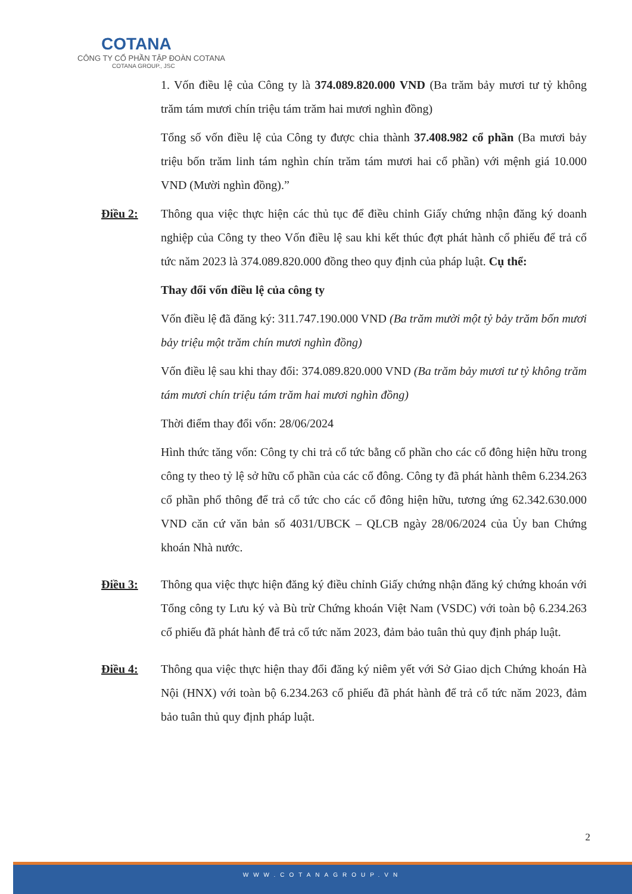COTANA
CÔNG TY CỔ PHẦN TẬP ĐOÀN COTANA
COTANA GROUP., JSC
1. Vốn điều lệ của Công ty là 374.089.820.000 VND (Ba trăm bảy mươi tư tỷ không trăm tám mươi chín triệu tám trăm hai mươi nghìn đồng)
Tổng số vốn điều lệ của Công ty được chia thành 37.408.982 cổ phần (Ba mươi bảy triệu bốn trăm linh tám nghìn chín trăm tám mươi hai cổ phần) với mệnh giá 10.000 VND (Mười nghìn đồng).”
Điều 2: Thông qua việc thực hiện các thủ tục để điều chỉnh Giấy chứng nhận đăng ký doanh nghiệp của Công ty theo Vốn điều lệ sau khi kết thúc đợt phát hành cổ phiếu để trả cổ tức năm 2023 là 374.089.820.000 đồng theo quy định của pháp luật. Cụ thể:
Thay đổi vốn điều lệ của công ty
Vốn điều lệ đã đăng ký: 311.747.190.000 VND (Ba trăm mười một tỷ bảy trăm bốn mươi bảy triệu một trăm chín mươi nghìn đồng)
Vốn điều lệ sau khi thay đổi: 374.089.820.000 VND (Ba trăm bảy mươi tư tỷ không trăm tám mươi chín triệu tám trăm hai mươi nghìn đồng)
Thời điểm thay đổi vốn: 28/06/2024
Hình thức tăng vốn: Công ty chi trả cổ tức bằng cổ phần cho các cổ đông hiện hữu trong công ty theo tỷ lệ sở hữu cổ phần của các cổ đông. Công ty đã phát hành thêm 6.234.263 cổ phần phổ thông để trả cổ tức cho các cổ đông hiện hữu, tương ứng 62.342.630.000 VND căn cứ văn bản số 4031/UBCK – QLCB ngày 28/06/2024 của Ủy ban Chứng khoán Nhà nước.
Điều 3: Thông qua việc thực hiện đăng ký điều chỉnh Giấy chứng nhận đăng ký chứng khoán với Tổng công ty Lưu ký và Bù trừ Chứng khoán Việt Nam (VSDC) với toàn bộ 6.234.263 cổ phiếu đã phát hành để trả cổ tức năm 2023, đảm bảo tuân thủ quy định pháp luật.
Điều 4: Thông qua việc thực hiện thay đổi đăng ký niêm yết với Sở Giao dịch Chứng khoán Hà Nội (HNX) với toàn bộ 6.234.263 cổ phiếu đã phát hành để trả cổ tức năm 2023, đảm bảo tuân thủ quy định pháp luật.
2
WWW.COTANAGROUP.VN